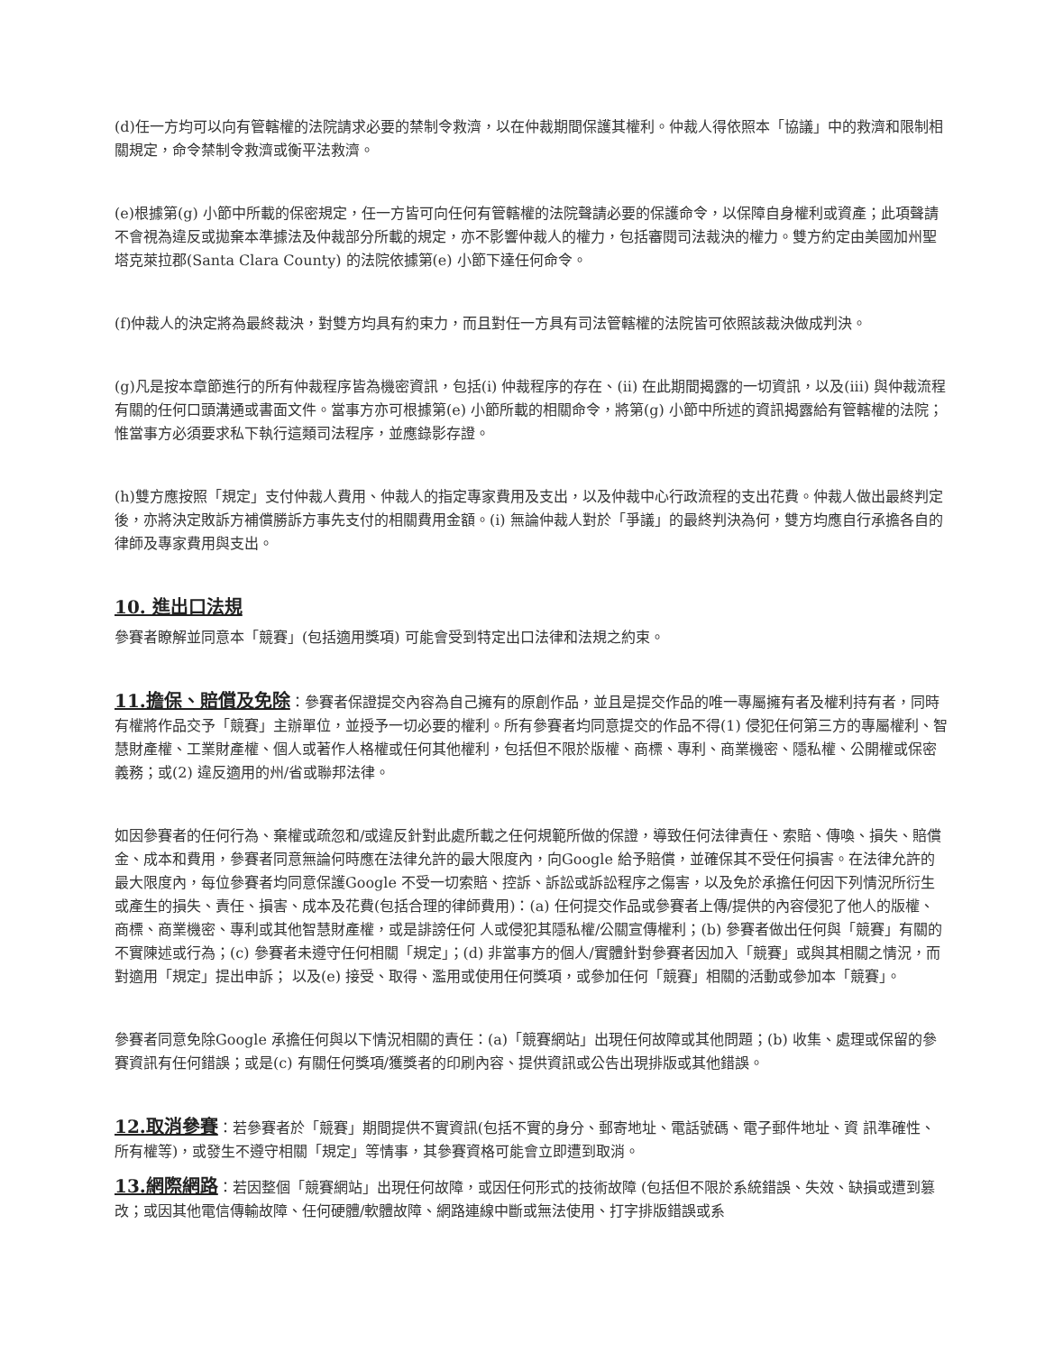(d)任一方均可以向有管轄權的法院請求必要的禁制令救濟，以在仲裁期間保護其權利。仲裁人得依照本「協議」中的救濟和限制相關規定，命令禁制令救濟或衡平法救濟。
(e)根據第(g) 小節中所載的保密規定，任一方皆可向任何有管轄權的法院聲請必要的保護命令，以保障自身權利或資產；此項聲請不會視為違反或拋棄本準據法及仲裁部分所載的規定，亦不影響仲裁人的權力，包括審閱司法裁決的權力。雙方約定由美國加州聖塔克萊拉郡(Santa Clara County) 的法院依據第(e) 小節下達任何命令。
(f)仲裁人的決定將為最終裁決，對雙方均具有約束力，而且對任一方具有司法管轄權的法院皆可依照該裁決做成判決。
(g)凡是按本章節進行的所有仲裁程序皆為機密資訊，包括(i) 仲裁程序的存在、(ii) 在此期間揭露的一切資訊，以及(iii) 與仲裁流程有關的任何口頭溝通或書面文件。當事方亦可根據第(e) 小節所載的相關命令，將第(g) 小節中所述的資訊揭露給有管轄權的法院；惟當事方必須要求私下執行這類司法程序，並應錄影存證。
(h)雙方應按照「規定」支付仲裁人費用、仲裁人的指定專家費用及支出，以及仲裁中心行政流程的支出花費。仲裁人做出最終判定後，亦將決定敗訴方補償勝訴方事先支付的相關費用金額。(i) 無論仲裁人對於「爭議」的最終判決為何，雙方均應自行承擔各自的律師及專家費用與支出。
10. 進出口法規
參賽者瞭解並同意本「競賽」(包括適用獎項) 可能會受到特定出口法律和法規之約束。
11.擔保、賠償及免除：參賽者保證提交內容為自己擁有的原創作品，並且是提交作品的唯一專屬擁有者及權利持有者，同時有權將作品交予「競賽」主辦單位，並授予一切必要的權利。所有參賽者均同意提交的作品不得(1) 侵犯任何第三方的專屬權利、智慧財產權、工業財產權、個人或著作人格權或任何其他權利，包括但不限於版權、商標、專利、商業機密、隱私權、公開權或保密義務；或(2) 違反適用的州/省或聯邦法律。
如因參賽者的任何行為、棄權或疏忽和/或違反針對此處所載之任何規範所做的保證，導致任何法律責任、索賠、傳喚、損失、賠償金、成本和費用，參賽者同意無論何時應在法律允許的最大限度內，向Google 給予賠償，並確保其不受任何損害。在法律允許的最大限度內，每位參賽者均同意保護Google 不受一切索賠、控訴、訴訟或訴訟程序之傷害，以及免於承擔任何因下列情況所衍生或產生的損失、責任、損害、成本及花費(包括合理的律師費用)：(a) 任何提交作品或參賽者上傳/提供的內容侵犯了他人的版權、商標、商業機密、專利或其他智慧財產權，或是誹謗任何 人或侵犯其隱私權/公關宣傳權利；(b) 參賽者做出任何與「競賽」有關的不實陳述或行為；(c) 參賽者未遵守任何相關「規定」；(d) 非當事方的個人/實體針對參賽者因加入「競賽」或與其相關之情況，而對適用「規定」提出申訴； 以及(e) 接受、取得、濫用或使用任何獎項，或參加任何「競賽」相關的活動或參加本「競賽」。
參賽者同意免除Google 承擔任何與以下情況相關的責任：(a)「競賽網站」出現任何故障或其他問題；(b) 收集、處理或保留的參賽資訊有任何錯誤；或是(c) 有關任何獎項/獲獎者的印刷內容、提供資訊或公告出現排版或其他錯誤。
12.取消參賽：若參賽者於「競賽」期間提供不實資訊(包括不實的身分、郵寄地址、電話號碼、電子郵件地址、資 訊準確性、所有權等)，或發生不遵守相關「規定」等情事，其參賽資格可能會立即遭到取消。
13.網際網路：若因整個「競賽網站」出現任何故障，或因任何形式的技術故障 (包括但不限於系統錯誤、失效、缺損或遭到篡改；或因其他電信傳輸故障、任何硬體/軟體故障、網路連線中斷或無法使用、打字排版錯誤或系